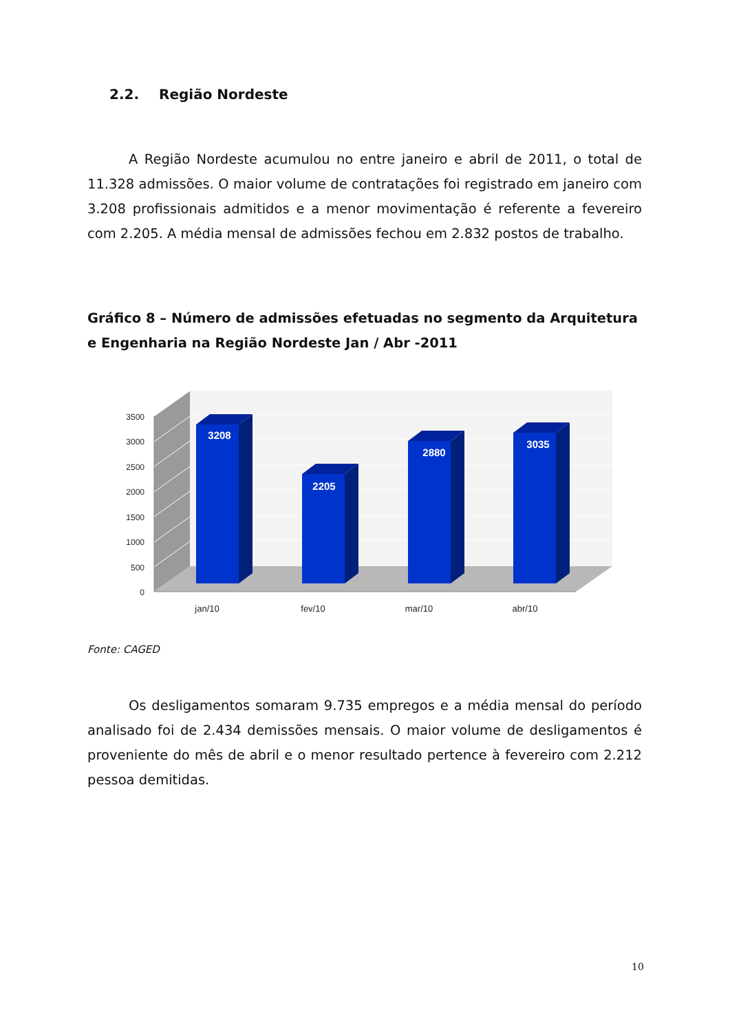2.2. Região Nordeste
A Região Nordeste acumulou no entre janeiro e abril de 2011, o total de 11.328 admissões. O maior volume de contratações foi registrado em janeiro com 3.208 profissionais admitidos e a menor movimentação é referente a fevereiro com 2.205. A média mensal de admissões fechou em 2.832 postos de trabalho.
Gráfico 8 – Número de admissões efetuadas no segmento da Arquitetura e Engenharia na Região Nordeste Jan / Abr -2011
3500
3000
2500
2000
1500
1000
500
0
3208
2205
2880
3035
jan/10
fev/10
mar/10
abr/10
Fonte: CAGED
Os desligamentos somaram 9.735 empregos e a média mensal do período analisado foi de 2.434 demissões mensais. O maior volume de desligamentos é proveniente do mês de abril e o menor resultado pertence à fevereiro com 2.212 pessoa demitidas.
10